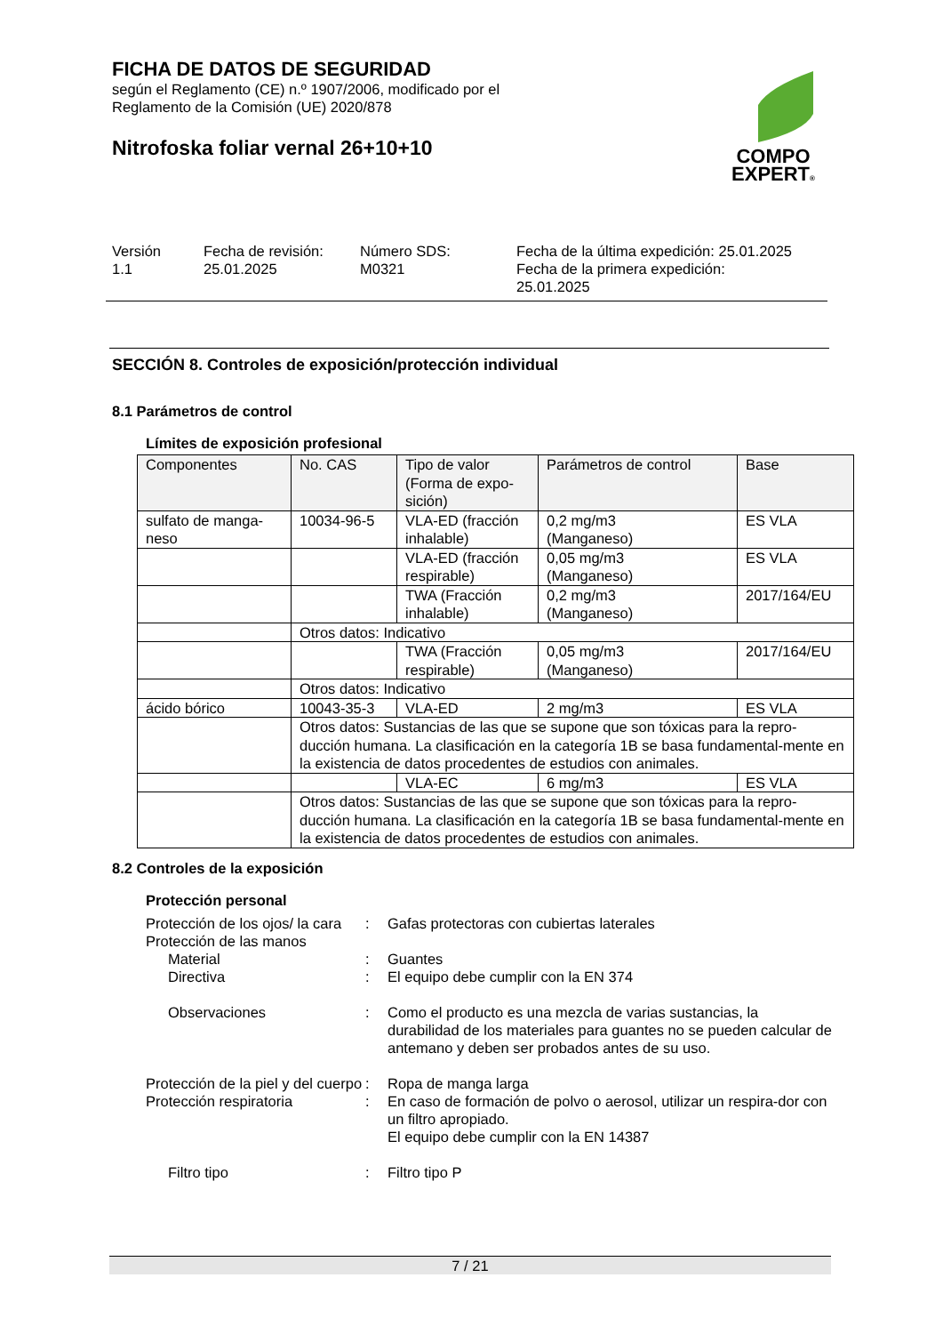COMPO
EXPERT®
FICHA DE DATOS DE SEGURIDAD
según el Reglamento (CE) n.º 1907/2006, modificado por el
Reglamento de la Comisión (UE) 2020/878
Nitrofoska foliar vernal 26+10+10
Versión
1.1
Fecha de revisión:
25.01.2025
Número SDS:
M0321
Fecha de la última expedición: 25.01.2025
Fecha de la primera expedición:
25.01.2025
SECCIÓN 8. Controles de exposición/protección individual
8.1 Parámetros de control
Límites de exposición profesional
| Componentes | No. CAS | Tipo de valor (Forma de expo- sición) | Parámetros de control | Base |
| sulfato de manga- neso | 10034-96-5 | VLA-ED (fracción inhalable) | 0,2 mg/m3 (Manganeso) | ES VLA |
| | | VLA-ED (fracción respirable) | 0,05 mg/m3 (Manganeso) | ES VLA |
| | | TWA (Fracción inhalable) | 0,2 mg/m3 (Manganeso) | 2017/164/EU |
| | Otros datos: Indicativo | | | |
| | | TWA (Fracción respirable) | 0,05 mg/m3 (Manganeso) | 2017/164/EU |
| | Otros datos: Indicativo | | | |
| ácido bórico | 10043-35-3 | VLA-ED | 2 mg/m3 | ES VLA |
| | Otros datos: Sustancias de las que se supone que son tóxicas para la repro-ducción humana. La clasificación en la categoría 1B se basa fundamental-mente en la existencia de datos procedentes de estudios con animales. | | | |
| | | VLA-EC | 6 mg/m3 | ES VLA |
| | Otros datos: Sustancias de las que se supone que son tóxicas para la repro-ducción humana. La clasificación en la categoría 1B se basa fundamental-mente en la existencia de datos procedentes de estudios con animales. | | | |
8.2 Controles de la exposición
Protección personal
Protección de los ojos/ la cara
:
Gafas protectoras con cubiertas laterales
Protección de las manos
Material
:
Guantes
Directiva
:
El equipo debe cumplir con la EN 374
Observaciones
:
Como el producto es una mezcla de varias sustancias, la durabilidad de los materiales para guantes no se pueden calcular de antemano y deben ser probados antes de su uso.
Protección de la piel y del cuerpo
:
Ropa de manga larga
Protección respiratoria
:
En caso de formación de polvo o aerosol, utilizar un respira-dor con un filtro apropiado.
El equipo debe cumplir con la EN 14387
Filtro tipo
:
Filtro tipo P
7 / 21